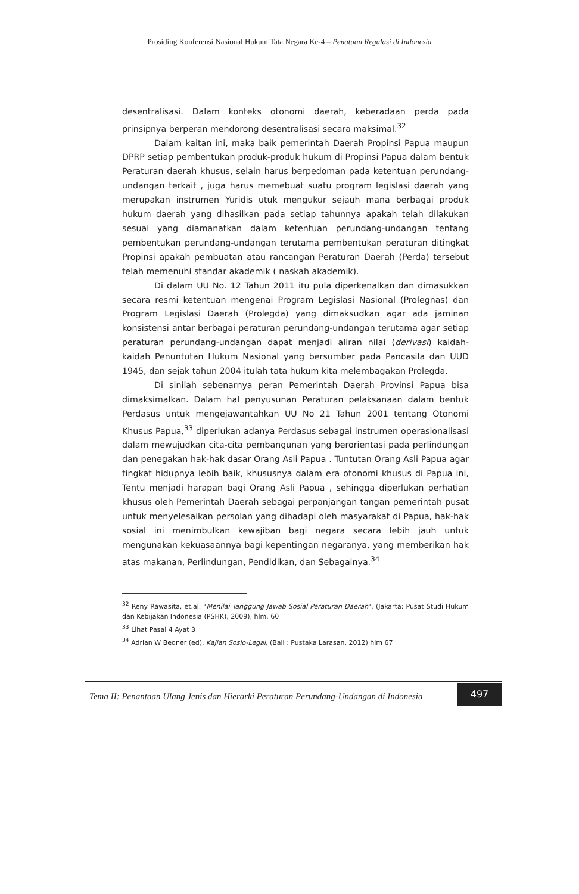Prosiding Konferensi Nasional Hukum Tata Negara Ke-4 – Penataan Regulasi di Indonesia
desentralisasi. Dalam konteks otonomi daerah, keberadaan perda pada prinsipnya berperan mendorong desentralisasi secara maksimal.<sup>32</sup>
Dalam kaitan ini, maka baik pemerintah Daerah Propinsi Papua maupun DPRP setiap pembentukan produk-produk hukum di Propinsi Papua dalam bentuk Peraturan daerah khusus, selain harus berpedoman pada ketentuan perundang-undangan terkait , juga harus memebuat suatu program legislasi daerah yang merupakan instrumen Yuridis utuk mengukur sejauh mana berbagai produk hukum daerah yang dihasilkan pada setiap tahunnya apakah telah dilakukan sesuai yang diamanatkan dalam ketentuan perundang-undangan tentang pembentukan perundang-undangan terutama pembentukan peraturan ditingkat Propinsi apakah pembuatan atau rancangan Peraturan Daerah (Perda) tersebut telah memenuhi standar akademik ( naskah akademik).
Di dalam UU No. 12 Tahun 2011 itu pula diperkenalkan dan dimasukkan secara resmi ketentuan mengenai Program Legislasi Nasional (Prolegnas) dan Program Legislasi Daerah (Prolegda) yang dimaksudkan agar ada jaminan konsistensi antar berbagai peraturan perundang-undangan terutama agar setiap peraturan perundang-undangan dapat menjadi aliran nilai (derivasi) kaidah-kaidah Penuntutan Hukum Nasional yang bersumber pada Pancasila dan UUD 1945, dan sejak tahun 2004 itulah tata hukum kita melembagakan Prolegda.
Di sinilah sebenarnya peran Pemerintah Daerah Provinsi Papua bisa dimaksimalkan. Dalam hal penyusunan Peraturan pelaksanaan dalam bentuk Perdasus untuk mengejawantahkan UU No 21 Tahun 2001 tentang Otonomi Khusus Papua,<sup>33</sup> diperlukan adanya Perdasus sebagai instrumen operasionalisasi dalam mewujudkan cita-cita pembangunan yang berorientasi pada perlindungan dan penegakan hak-hak dasar Orang Asli Papua . Tuntutan Orang Asli Papua agar tingkat hidupnya lebih baik, khususnya dalam era otonomi khusus di Papua ini, Tentu menjadi harapan bagi Orang Asli Papua , sehingga diperlukan perhatian khusus oleh Pemerintah Daerah sebagai perpanjangan tangan pemerintah pusat untuk menyelesaikan persolan yang dihadapi oleh masyarakat di Papua, hak-hak sosial ini menimbulkan kewajiban bagi negara secara lebih jauh untuk mengunakan kekuasaannya bagi kepentingan negaranya, yang memberikan hak atas makanan, Perlindungan, Pendidikan, dan Sebagainya.<sup>34</sup>
<sup>32</sup> Reny Rawasita, et.al. "Menilai Tanggung Jawab Sosial Peraturan Daerah". (Jakarta: Pusat Studi Hukum dan Kebijakan Indonesia (PSHK), 2009), hlm. 60
<sup>33</sup> Lihat Pasal 4 Ayat 3
<sup>34</sup> Adrian W Bedner (ed), Kajian Sosio-Legal, (Bali : Pustaka Larasan, 2012) hlm 67
Tema II: Penantaan Ulang Jenis dan Hierarki Peraturan Perundang-Undangan di Indonesia
497